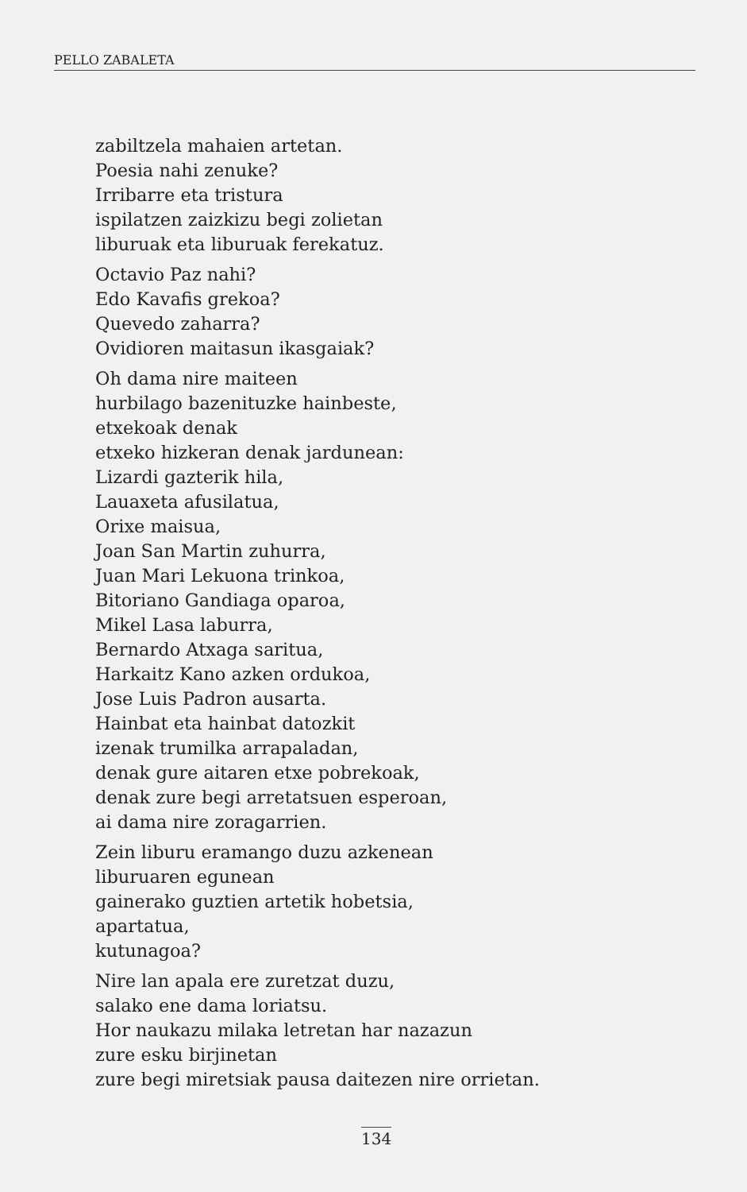PELLO ZABALETA
zabiltzela mahaien artetan.
Poesia nahi zenuke?
Irribarre eta tristura
ispilatzen zaizkizu begi zolietan
liburuak eta liburuak ferekatuz.
Octavio Paz nahi?
Edo Kavafis grekoa?
Quevedo zaharra?
Ovidioren maitasun ikasgaiak?
Oh dama nire maiteen
hurbilago bazenituzke hainbeste,
etxekoak denak
etxeko hizkeran denak jardunean:
Lizardi gazterik hila,
Lauaxeta afusilatua,
Orixe maisua,
Joan San Martin zuhurra,
Juan Mari Lekuona trinkoa,
Bitoriano Gandiaga oparoa,
Mikel Lasa laburra,
Bernardo Atxaga saritua,
Harkaitz Kano azken ordukoa,
Jose Luis Padron ausarta.
Hainbat eta hainbat datozkit
izenak trumilka arrapaladan,
denak gure aitaren etxe pobrekoak,
denak zure begi arretatsuen esperoan,
ai dama nire zoragarrien.
Zein liburu eramango duzu azkenean
liburuaren egunean
gainerako guztien artetik hobetsia,
apartatua,
kutunagoa?
Nire lan apala ere zuretzat duzu,
salako ene dama loriatsu.
Hor naukazu milaka letretan har nazazun
zure esku birjinetan
zure begi miretsiak pausa daitezen nire orrietan.
134